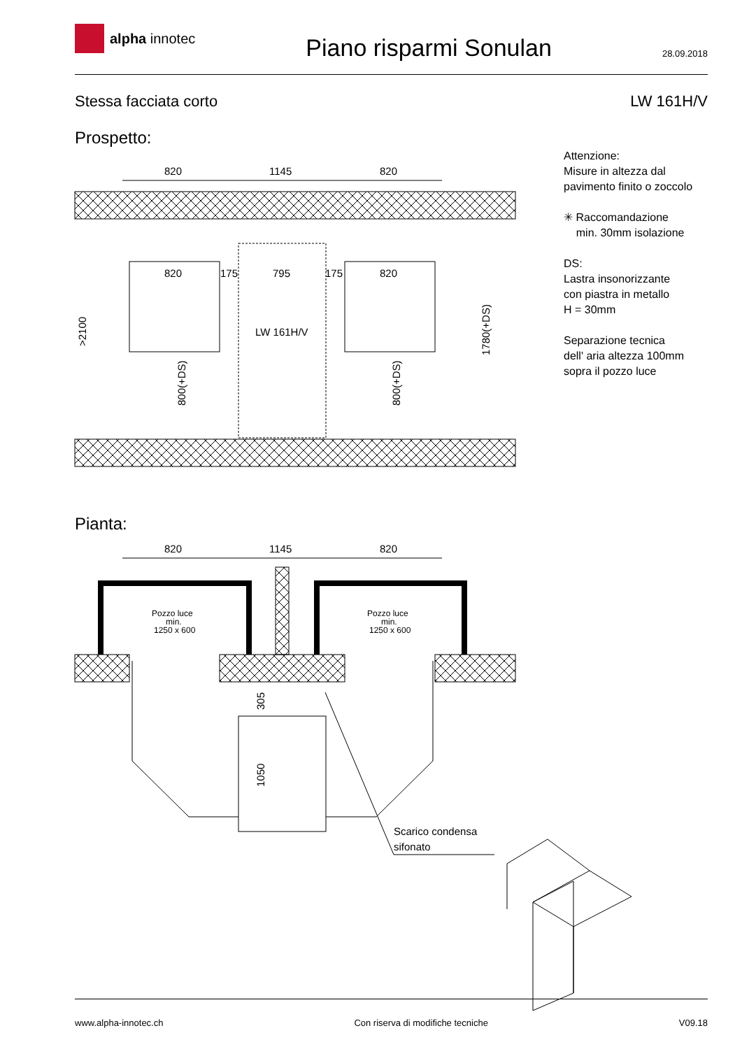alpha innotec
Piano risparmi Sonulan
28.09.2018
Stessa facciata corto LW 161H/V
Prospetto:
Attenzione:
Misure in altezza dal
pavimento finito o zoccolo
✳ Raccomandazione
min. 30mm isolazione
DS:
Lastra insonorizzante
con piastra in metallo
H = 30mm
Separazione tecnica
dell' aria altezza 100mm
sopra il pozzo luce
Pianta:
820
1145
820
820
175
795
175
820
LW 161H/V
>2100
1780(+DS)
800(+DS)
800(+DS)
820
1145
820
Pozzo luce
min.
1250 x 600
Pozzo luce
min.
1250 x 600
Scarico condensa
sifonato
305
1050
www.alpha-innotec.ch Con riserva di modifiche tecniche V09.18